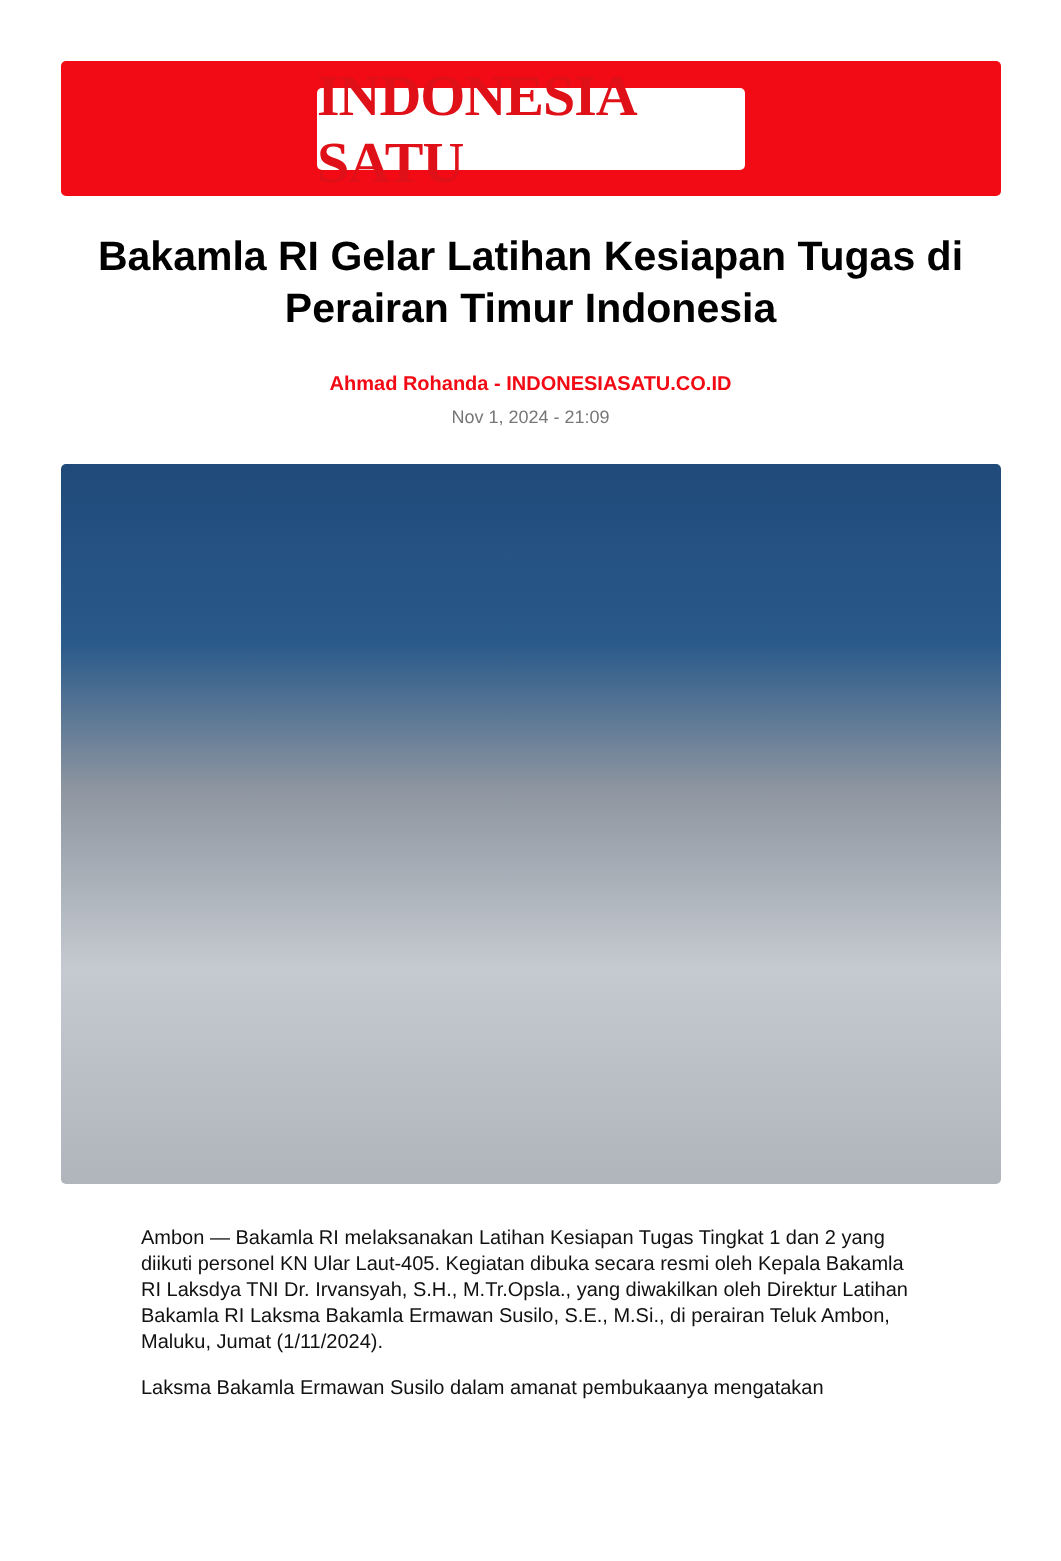INDONESIA SATU
Bakamla RI Gelar Latihan Kesiapan Tugas di Perairan Timur Indonesia
Ahmad Rohanda - INDONESIASATU.CO.ID
Nov 1, 2024 - 21:09
Ambon — Bakamla RI melaksanakan Latihan Kesiapan Tugas Tingkat 1 dan 2 yang diikuti personel KN Ular Laut-405. Kegiatan dibuka secara resmi oleh Kepala Bakamla RI Laksdya TNI Dr. Irvansyah, S.H., M.Tr.Opsla., yang diwakilkan oleh Direktur Latihan Bakamla RI Laksma Bakamla Ermawan Susilo, S.E., M.Si., di perairan Teluk Ambon, Maluku, Jumat (1/11/2024).
Laksma Bakamla Ermawan Susilo dalam amanat pembukaanya mengatakan